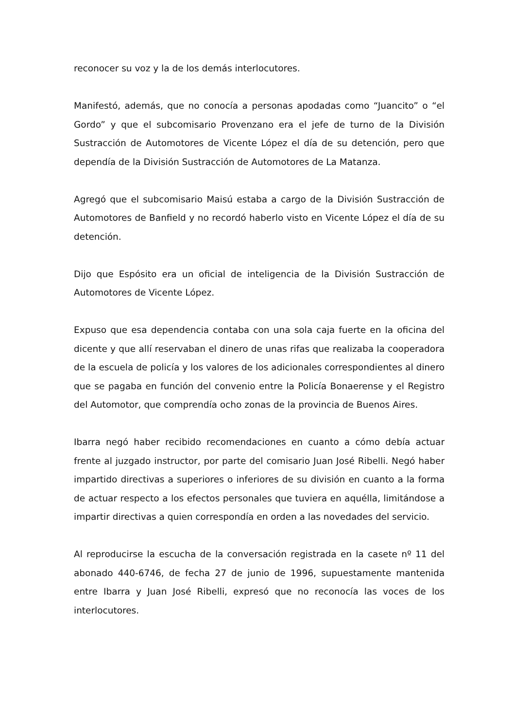reconocer su voz y la de los demás interlocutores.
Manifestó, además, que no conocía a personas apodadas como “Juancito” o “el Gordo” y que el subcomisario Provenzano era el jefe de turno de la División Sustracción de Automotores de Vicente López el día de su detención, pero que dependía de la División Sustracción de Automotores de La Matanza.
Agregó que el subcomisario Maisú estaba a cargo de la División Sustracción de Automotores de Banfield y no recordó haberlo visto en Vicente López el día de su detención.
Dijo que Espósito era un oficial de inteligencia de la División Sustracción de Automotores de Vicente López.
Expuso que esa dependencia contaba con una sola caja fuerte en la oficina del dicente y que allí reservaban el dinero de unas rifas que realizaba la cooperadora de la escuela de policía y los valores de los adicionales correspondientes al dinero que se pagaba en función del convenio entre la Policía Bonaerense y el Registro del Automotor, que comprendía ocho zonas de la provincia de Buenos Aires.
Ibarra negó haber recibido recomendaciones en cuanto a cómo debía actuar frente al juzgado instructor, por parte del comisario Juan José Ribelli. Negó haber impartido directivas a superiores o inferiores de su división en cuanto a la forma de actuar respecto a los efectos personales que tuviera en aquélla, limitándose a impartir directivas a quien correspondía en orden a las novedades del servicio.
Al reproducirse la escucha de la conversación registrada en la casete nº 11 del abonado 440-6746, de fecha 27 de junio de 1996, supuestamente mantenida entre Ibarra y Juan José Ribelli, expresó que no reconocía las voces de los interlocutores.